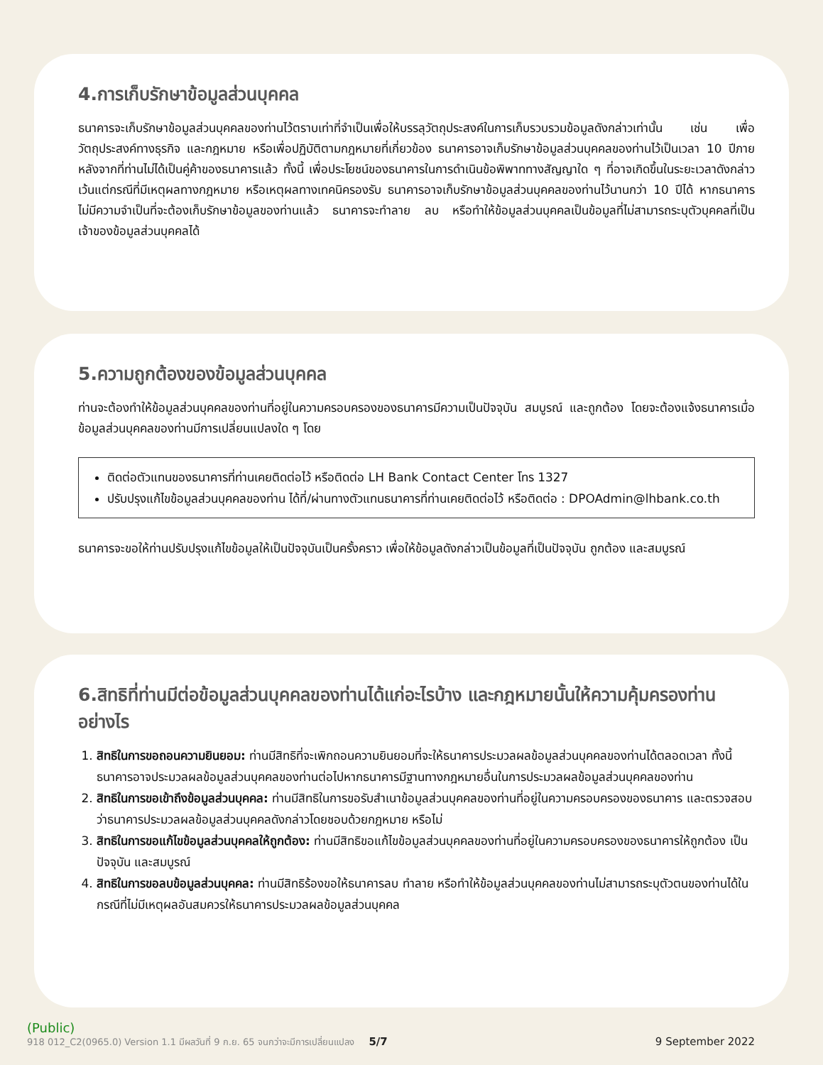4.การเก็บรักษาข้อมูลส่วนบุคคล
ธนาคารจะเก็บรักษาข้อมูลส่วนบุคคลของท่านไว้ตราบเท่าที่จำเป็นเพื่อให้บรรลุวัตถุประสงค์ในการเก็บรวบรวมข้อมูลดังกล่าวเท่านั้น เช่น เพื่อวัตถุประสงค์ทางธุรกิจ และกฎหมาย หรือเพื่อปฏิบัติตามกฎหมายที่เกี่ยวข้อง ธนาคารอาจเก็บรักษาข้อมูลส่วนบุคคลของท่านไว้เป็นเวลา 10 ปีภายหลังจากที่ท่านไม่ได้เป็นคู่ค้าของธนาคารแล้ว ทั้งนี้ เพื่อประโยชน์ของธนาคารในการดำเนินข้อพิพาททางสัญญาใด ๆ ที่อาจเกิดขึ้นในระยะเวลาดังกล่าว เว้นแต่กรณีที่มีเหตุผลทางกฎหมาย หรือเหตุผลทางเทคนิครองรับ ธนาคารอาจเก็บรักษาข้อมูลส่วนบุคคลของท่านไว้นานกว่า 10 ปีได้ หากธนาคารไม่มีความจำเป็นที่จะต้องเก็บรักษาข้อมูลของท่านแล้ว ธนาคารจะทำลาย ลบ หรือทำให้ข้อมูลส่วนบุคคลเป็นข้อมูลที่ไม่สามารถระบุตัวบุคคลที่เป็นเจ้าของข้อมูลส่วนบุคคลได้
5.ความถูกต้องของข้อมูลส่วนบุคคล
ท่านจะต้องทำให้ข้อมูลส่วนบุคคลของท่านที่อยู่ในความครอบครองของธนาคารมีความเป็นปัจจุบัน สมบูรณ์ และถูกต้อง โดยจะต้องแจ้งธนาคารเมื่อข้อมูลส่วนบุคคลของท่านมีการเปลี่ยนแปลงใด ๆ โดย
ติดต่อตัวแทนของธนาคารที่ท่านเคยติดต่อไว้ หรือติดต่อ LH Bank Contact Center โทร 1327
ปรับปรุงแก้ไขข้อมูลส่วนบุคคลของท่าน ได้ที่/ผ่านทางตัวแทนธนาคารที่ท่านเคยติดต่อไว้ หรือติดต่อ : DPOAdmin@lhbank.co.th
ธนาคารจะขอให้ท่านปรับปรุงแก้ไขข้อมูลให้เป็นปัจจุบันเป็นครั้งคราว เพื่อให้ข้อมูลดังกล่าวเป็นข้อมูลที่เป็นปัจจุบัน ถูกต้อง และสมบูรณ์
6.สิทธิที่ท่านมีต่อข้อมูลส่วนบุคคลของท่านได้แก่อะไรบ้าง และกฎหมายนั้นให้ความคุ้มครองท่านอย่างไร
1. สิทธิในการขอถอนความยินยอม: ท่านมีสิทธิที่จะเพิกถอนความยินยอมที่จะให้ธนาคารประมวลผลข้อมูลส่วนบุคคลของท่านได้ตลอดเวลา ทั้งนี้ ธนาคารอาจประมวลผลข้อมูลส่วนบุคคลของท่านต่อไปหากธนาคารมีฐานทางกฎหมายอื่นในการประมวลผลข้อมูลส่วนบุคคลของท่าน
2. สิทธิในการขอเข้าถึงข้อมูลส่วนบุคคล: ท่านมีสิทธิในการขอรับสำเนาข้อมูลส่วนบุคคลของท่านที่อยู่ในความครอบครองของธนาคาร และตรวจสอบว่าธนาคารประมวลผลข้อมูลส่วนบุคคลดังกล่าวโดยชอบด้วยกฎหมาย หรือไม่
3. สิทธิในการขอแก้ไขข้อมูลส่วนบุคคลให้ถูกต้อง: ท่านมีสิทธิขอแก้ไขข้อมูลส่วนบุคคลของท่านที่อยู่ในความครอบครองของธนาคารให้ถูกต้อง เป็นปัจจุบัน และสมบูรณ์
4. สิทธิในการขอลบข้อมูลส่วนบุคคล: ท่านมีสิทธิร้องขอให้ธนาคารลบ ทำลาย หรือทำให้ข้อมูลส่วนบุคคลของท่านไม่สามารถระบุตัวตนของท่านได้ในกรณีที่ไม่มีเหตุผลอันสมควรให้ธนาคารประมวลผลข้อมูลส่วนบุคคล
(Public)
918 012_C2(0965.0) Version 1.1 มีผลวันที่ 9 ก.ย. 65 จนกว่าจะมีการเปลี่ยนแปลง 5/7 9 September 2022